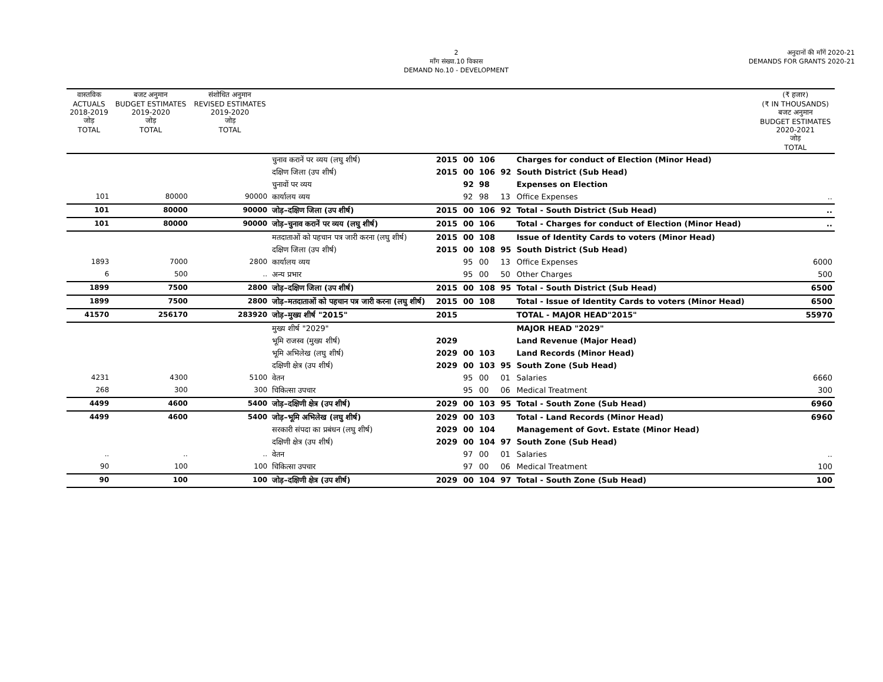2
माँग संख्या.10 विकास
DEMAND No.10 - DEVELOPMENT
अनुदानों की माँगें 2020-21
DEMANDS FOR GRANTS 2020-21
| वास्तविक ACTUALS 2018-2019 जोड़ TOTAL | बजट अनुमान BUDGET ESTIMATES 2019-2020 जोड़ TOTAL | संशोधित अनुमान REVISED ESTIMATES 2019-2020 जोड़ TOTAL | | | | | | | (₹ हजार) (₹ IN THOUSANDS) बजट अनुमान BUDGET ESTIMATES 2020-2021 जोड़ TOTAL |
| --- | --- | --- | --- | --- | --- | --- | --- | --- | --- |
| | | | चुनाव करानें पर व्यय (लघु शीर्ष) | 2015 | 00 | 106 | | Charges for conduct of Election (Minor Head) | |
| | | | दक्षिण जिला (उप शीर्ष) | 2015 | 00 | 106 | 92 | South District (Sub Head) | |
| | | | चुनावों पर व्यय | | 92 | 98 | | Expenses on Election | |
| 101 | 80000 | 90000 | कार्यालय व्यय | | 92 | 98 | 13 | Office Expenses | .. |
| 101 | 80000 | 90000 | जोड़–दक्षिण जिला (उप शीर्ष) | 2015 | 00 | 106 | 92 | Total - South District (Sub Head) | .. |
| 101 | 80000 | 90000 | जोड़–चुनाव करानें पर व्यय (लघु शीर्ष) | 2015 | 00 | 106 | | Total - Charges for conduct of Election (Minor Head) | .. |
| | | | मतदाताओं को पहचान पत्र जारी करना (लघु शीर्ष) | 2015 | 00 | 108 | | Issue of Identity Cards to voters (Minor Head) | |
| | | | दक्षिण जिला (उप शीर्ष) | 2015 | 00 | 108 | 95 | South District (Sub Head) | |
| 1893 | 7000 | 2800 | कार्यालय व्यय | | 95 | 00 | 13 | Office Expenses | 6000 |
| 6 | 500 | .. | अन्य प्रभार | | 95 | 00 | 50 | Other Charges | 500 |
| 1899 | 7500 | 2800 | जोड़–दक्षिण जिला (उप शीर्ष) | 2015 | 00 | 108 | 95 | Total - South District (Sub Head) | 6500 |
| 1899 | 7500 | 2800 | जोड़–मतदाताओं को पहचान पत्र जारी करना (लघु शीर्ष) | 2015 | 00 | 108 | | Total - Issue of Identity Cards to voters (Minor Head) | 6500 |
| 41570 | 256170 | 283920 | जोड़–मुख्य शीर्ष "2015" | 2015 | | | | TOTAL - MAJOR HEAD"2015" | 55970 |
| | | | मुख्य शीर्ष "2029" | | | | | MAJOR HEAD "2029" | |
| | | | भूमि राजस्व (मुख्य शीर्ष) | 2029 | | | | Land Revenue (Major Head) | |
| | | | भूमि अभिलेख (लघु शीर्ष) | 2029 | 00 | 103 | | Land Records (Minor Head) | |
| | | | दक्षिणी क्षेत्र (उप शीर्ष) | 2029 | 00 | 103 | 95 | South Zone (Sub Head) | |
| 4231 | 4300 | 5100 | वेतन | | 95 | 00 | 01 | Salaries | 6660 |
| 268 | 300 | 300 | चिकित्सा उपचार | | 95 | 00 | 06 | Medical Treatment | 300 |
| 4499 | 4600 | 5400 | जोड़–दक्षिणी क्षेत्र (उप शीर्ष) | 2029 | 00 | 103 | 95 | Total - South Zone (Sub Head) | 6960 |
| 4499 | 4600 | 5400 | जोड़–भूमि अभिलेख (लघु शीर्ष) | 2029 | 00 | 103 | | Total - Land Records (Minor Head) | 6960 |
| | | | सरकारी संपदा का प्रबंधन (लघु शीर्ष) | 2029 | 00 | 104 | | Management of Govt. Estate (Minor Head) | |
| | | | दक्षिणी क्षेत्र (उप शीर्ष) | 2029 | 00 | 104 | 97 | South Zone (Sub Head) | |
| .. | .. | .. | वेतन | | 97 | 00 | 01 | Salaries | .. |
| 90 | 100 | 100 | चिकित्सा उपचार | | 97 | 00 | 06 | Medical Treatment | 100 |
| 90 | 100 | 100 | जोड़–दक्षिणी क्षेत्र (उप शीर्ष) | 2029 | 00 | 104 | 97 | Total - South Zone (Sub Head) | 100 |